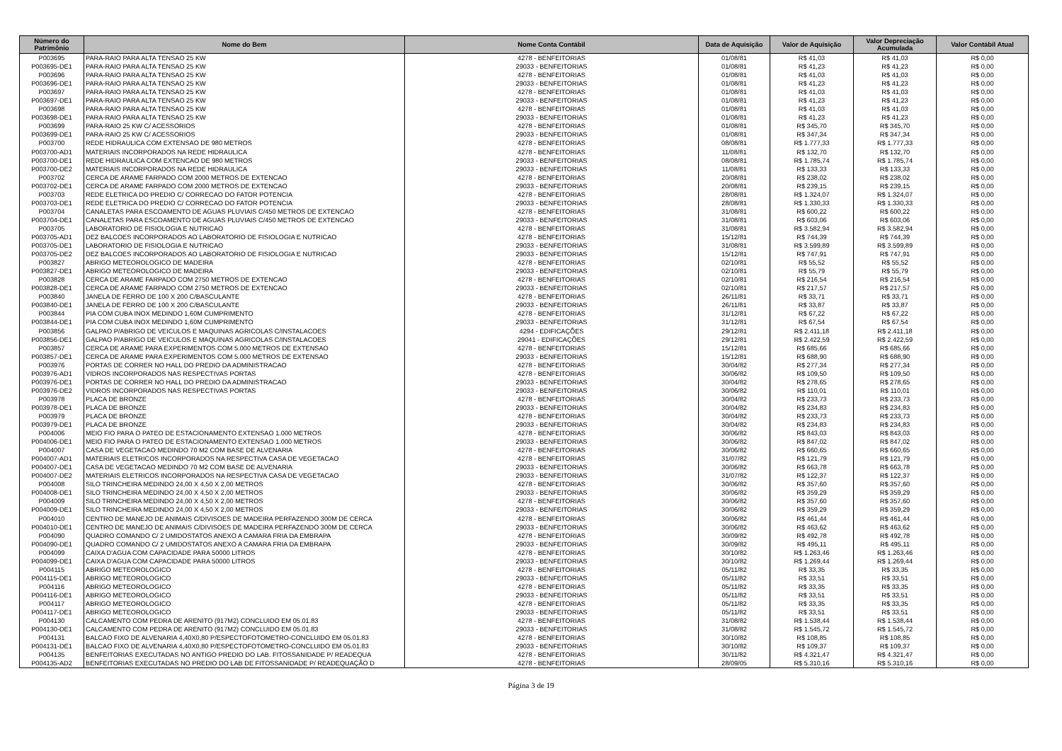| Número do Patrimônio | Nome do Bem | Nome Conta Contábil | Data de Aquisição | Valor de Aquisição | Valor Depreciação Acumulada | Valor Contábil Atual |
| --- | --- | --- | --- | --- | --- | --- |
| P003695 | PARA-RAIO PARA ALTA TENSAO 25 KW | 4278 - BENFEITORIAS | 01/08/81 | R$ 41,03 | R$ 41,03 | R$ 0,00 |
| P003695-DE1 | PARA-RAIO PARA ALTA TENSAO 25 KW | 29033 - BENFEITORIAS | 01/08/81 | R$ 41,23 | R$ 41,23 | R$ 0,00 |
| P003696 | PARA-RAIO PARA ALTA TENSAO 25 KW | 4278 - BENFEITORIAS | 01/08/81 | R$ 41,03 | R$ 41,03 | R$ 0,00 |
| P003696-DE1 | PARA-RAIO PARA ALTA TENSAO 25 KW | 29033 - BENFEITORIAS | 01/08/81 | R$ 41,23 | R$ 41,23 | R$ 0,00 |
| P003697 | PARA-RAIO PARA ALTA TENSAO 25 KW | 4278 - BENFEITORIAS | 01/08/81 | R$ 41,03 | R$ 41,03 | R$ 0,00 |
| P003697-DE1 | PARA-RAIO PARA ALTA TENSAO 25 KW | 29033 - BENFEITORIAS | 01/08/81 | R$ 41,23 | R$ 41,23 | R$ 0,00 |
| P003698 | PARA-RAIO PARA ALTA TENSAO 25 KW | 4278 - BENFEITORIAS | 01/08/81 | R$ 41,03 | R$ 41,03 | R$ 0,00 |
| P003698-DE1 | PARA-RAIO PARA ALTA TENSAO 25 KW | 29033 - BENFEITORIAS | 01/08/81 | R$ 41,23 | R$ 41,23 | R$ 0,00 |
| P003699 | PARA-RAIO 25 KW C/ ACESSORIOS | 4278 - BENFEITORIAS | 01/08/81 | R$ 345,70 | R$ 345,70 | R$ 0,00 |
| P003699-DE1 | PARA-RAIO 25 KW C/ ACESSORIOS | 29033 - BENFEITORIAS | 01/08/81 | R$ 347,34 | R$ 347,34 | R$ 0,00 |
| P003700 | REDE HIDRAULICA COM EXTENSAO DE 980 METROS | 4278 - BENFEITORIAS | 08/08/81 | R$ 1.777,33 | R$ 1.777,33 | R$ 0,00 |
| P003700-AD1 | MATERIAIS INCORPORADOS NA REDE HIDRAULICA | 4278 - BENFEITORIAS | 11/08/81 | R$ 132,70 | R$ 132,70 | R$ 0,00 |
| P003700-DE1 | REDE HIDRAULICA COM EXTENCAO DE 980 METROS | 29033 - BENFEITORIAS | 08/08/81 | R$ 1.785,74 | R$ 1.785,74 | R$ 0,00 |
| P003700-DE2 | MATERIAIS INCORPORADOS NA REDE HIDRAULICA | 29033 - BENFEITORIAS | 11/08/81 | R$ 133,33 | R$ 133,33 | R$ 0,00 |
| P003702 | CERCA DE ARAME FARPADO COM 2000 METROS DE EXTENCAO | 4278 - BENFEITORIAS | 20/08/81 | R$ 238,02 | R$ 238,02 | R$ 0,00 |
| P003702-DE1 | CERCA DE ARAME FARPADO COM 2000 METROS DE EXTENCAO | 29033 - BENFEITORIAS | 20/08/81 | R$ 239,15 | R$ 239,15 | R$ 0,00 |
| P003703 | REDE ELETRICA DO PREDIO C/ CORRECAO DO FATOR POTENCIA | 4278 - BENFEITORIAS | 28/08/81 | R$ 1.324,07 | R$ 1.324,07 | R$ 0,00 |
| P003703-DE1 | REDE ELETRICA DO PREDIO C/ CORRECAO DO FATOR POTENCIA | 29033 - BENFEITORIAS | 28/08/81 | R$ 1.330,33 | R$ 1.330,33 | R$ 0,00 |
| P003704 | CANALETAS PARA ESCOAMENTO DE AGUAS PLUVIAIS C/450 METROS DE EXTENCAO | 4278 - BENFEITORIAS | 31/08/81 | R$ 600,22 | R$ 600,22 | R$ 0,00 |
| P003704-DE1 | CANALETAS PARA ESCOAMENTO DE AGUAS PLUVIAIS C/450 METROS DE EXTENCAO | 29033 - BENFEITORIAS | 31/08/81 | R$ 603,06 | R$ 603,06 | R$ 0,00 |
| P003705 | LABORATORIO DE FISIOLOGIA E NUTRICAO | 4278 - BENFEITORIAS | 31/08/81 | R$ 3.582,94 | R$ 3.582,94 | R$ 0,00 |
| P003705-AD1 | DEZ BALCOES INCORPORADOS AO LABORATORIO DE FISIOLOGIA E NUTRICAO | 4278 - BENFEITORIAS | 15/12/81 | R$ 744,39 | R$ 744,39 | R$ 0,00 |
| P003705-DE1 | LABORATORIO DE FISIOLOGIA E NUTRICAO | 29033 - BENFEITORIAS | 31/08/81 | R$ 3.599,89 | R$ 3.599,89 | R$ 0,00 |
| P003705-DE2 | DEZ BALCOES INCORPORADOS AO LABORATORIO DE FISIOLOGIA E NUTRICAO | 29033 - BENFEITORIAS | 15/12/81 | R$ 747,91 | R$ 747,91 | R$ 0,00 |
| P003827 | ABRIGO METEOROLOGICO DE MADEIRA | 4278 - BENFEITORIAS | 02/10/81 | R$ 55,52 | R$ 55,52 | R$ 0,00 |
| P003827-DE1 | ABRIGO METEOROLOGICO DE MADEIRA | 29033 - BENFEITORIAS | 02/10/81 | R$ 55,79 | R$ 55,79 | R$ 0,00 |
| P003828 | CERCA DE ARAME FARPADO COM 2750 METROS DE EXTENCAO | 4278 - BENFEITORIAS | 02/10/81 | R$ 216,54 | R$ 216,54 | R$ 0,00 |
| P003828-DE1 | CERCA DE ARAME FARPADO COM 2750 METROS DE EXTENCAO | 29033 - BENFEITORIAS | 02/10/81 | R$ 217,57 | R$ 217,57 | R$ 0,00 |
| P003840 | JANELA DE FERRO DE 100 X 200 C/BASCULANTE | 4278 - BENFEITORIAS | 26/11/81 | R$ 33,71 | R$ 33,71 | R$ 0,00 |
| P003840-DE1 | JANELA DE FERRO DE 100 X 200 C/BASCULANTE | 29033 - BENFEITORIAS | 26/11/81 | R$ 33,87 | R$ 33,87 | R$ 0,00 |
| P003844 | PIA COM CUBA INOX MEDINDO 1,60M CUMPRIMENTO | 4278 - BENFEITORIAS | 31/12/81 | R$ 67,22 | R$ 67,22 | R$ 0,00 |
| P003844-DE1 | PIA COM CUBA INOX MEDINDO 1,60M CUMPRIMENTO | 29033 - BENFEITORIAS | 31/12/81 | R$ 67,54 | R$ 67,54 | R$ 0,00 |
| P003856 | GALPAO P/ABRIGO DE VEICULOS E MAQUINAS AGRICOLAS C/INSTALACOES | 4294 - EDIFICAÇÕES | 29/12/81 | R$ 2.411,18 | R$ 2.411,18 | R$ 0,00 |
| P003856-DE1 | GALPAO P/ABRIGO DE VEICULOS E MAQUINAS AGRICOLAS C/INSTALACOES | 29041 - EDIFICAÇÕES | 29/12/81 | R$ 2.422,59 | R$ 2.422,59 | R$ 0,00 |
| P003857 | CERCA DE ARAME PARA EXPERIMENTOS COM 5.000 METROS DE EXTENSAO | 4278 - BENFEITORIAS | 15/12/81 | R$ 685,66 | R$ 685,66 | R$ 0,00 |
| P003857-DE1 | CERCA DE ARAME PARA EXPERIMENTOS COM 5.000 METROS DE EXTENSAO | 29033 - BENFEITORIAS | 15/12/81 | R$ 688,90 | R$ 688,90 | R$ 0,00 |
| P003976 | PORTAS DE CORRER NO HALL DO PREDIO DA ADMINISTRACAO | 4278 - BENFEITORIAS | 30/04/82 | R$ 277,34 | R$ 277,34 | R$ 0,00 |
| P003976-AD1 | VIDROS INCORPORADOS NAS RESPECTIVAS PORTAS | 4278 - BENFEITORIAS | 30/06/82 | R$ 109,50 | R$ 109,50 | R$ 0,00 |
| P003976-DE1 | PORTAS DE CORRER NO HALL DO PREDIO DA ADMINISTRACAO | 29033 - BENFEITORIAS | 30/04/82 | R$ 278,65 | R$ 278,65 | R$ 0,00 |
| P003976-DE2 | VIDROS INCORPORADOS NAS RESPECTIVAS PORTAS | 29033 - BENFEITORIAS | 30/06/82 | R$ 110,01 | R$ 110,01 | R$ 0,00 |
| P003978 | PLACA DE BRONZE | 4278 - BENFEITORIAS | 30/04/82 | R$ 233,73 | R$ 233,73 | R$ 0,00 |
| P003978-DE1 | PLACA DE BRONZE | 29033 - BENFEITORIAS | 30/04/82 | R$ 234,83 | R$ 234,83 | R$ 0,00 |
| P003979 | PLACA DE BRONZE | 4278 - BENFEITORIAS | 30/04/82 | R$ 233,73 | R$ 233,73 | R$ 0,00 |
| P003979-DE1 | PLACA DE BRONZE | 29033 - BENFEITORIAS | 30/04/82 | R$ 234,83 | R$ 234,83 | R$ 0,00 |
| P004006 | MEIO FIO PARA O PATEO DE ESTACIONAMENTO EXTENSAO 1.000 METROS | 4278 - BENFEITORIAS | 30/06/82 | R$ 843,03 | R$ 843,03 | R$ 0,00 |
| P004006-DE1 | MEIO FIO PARA O PATEO DE ESTACIONAMENTO EXTENSAO 1.000 METROS | 29033 - BENFEITORIAS | 30/06/82 | R$ 847,02 | R$ 847,02 | R$ 0,00 |
| P004007 | CASA DE VEGETACAO MEDINDO 70 M2 COM BASE DE ALVENARIA | 4278 - BENFEITORIAS | 30/06/82 | R$ 660,65 | R$ 660,65 | R$ 0,00 |
| P004007-AD1 | MATERIAIS ELETRICOS INCORPORADOS NA RESPECTIVA CASA DE VEGETACAO | 4278 - BENFEITORIAS | 31/07/82 | R$ 121,79 | R$ 121,79 | R$ 0,00 |
| P004007-DE1 | CASA DE VEGETACAO MEDINDO 70 M2 COM BASE DE ALVENARIA | 29033 - BENFEITORIAS | 30/06/82 | R$ 663,78 | R$ 663,78 | R$ 0,00 |
| P004007-DE2 | MATERIAIS ELETRICOS INCORPORADOS NA RESPECTIVA CASA DE VEGETACAO | 29033 - BENFEITORIAS | 31/07/82 | R$ 122,37 | R$ 122,37 | R$ 0,00 |
| P004008 | SILO TRINCHEIRA MEDINDO 24,00 X 4,50 X 2,00 METROS | 4278 - BENFEITORIAS | 30/06/82 | R$ 357,60 | R$ 357,60 | R$ 0,00 |
| P004008-DE1 | SILO TRINCHEIRA MEDINDO 24,00 X 4,50 X 2,00 METROS | 29033 - BENFEITORIAS | 30/06/82 | R$ 359,29 | R$ 359,29 | R$ 0,00 |
| P004009 | SILO TRINCHEIRA MEDINDO 24,00 X 4,50 X 2,00 METROS | 4278 - BENFEITORIAS | 30/06/82 | R$ 357,60 | R$ 357,60 | R$ 0,00 |
| P004009-DE1 | SILO TRINCHEIRA MEDINDO 24,00 X 4,50 X 2,00 METROS | 29033 - BENFEITORIAS | 30/06/82 | R$ 359,29 | R$ 359,29 | R$ 0,00 |
| P004010 | CENTRO DE MANEJO DE ANIMAIS C/DIVISOES DE MADEIRA PERFAZENDO 300M DE CERCA | 4278 - BENFEITORIAS | 30/06/82 | R$ 461,44 | R$ 461,44 | R$ 0,00 |
| P004010-DE1 | CENTRO DE MANEJO DE ANIMAIS C/DIVISOES DE MADEIRA PERFAZENDO 300M DE CERCA | 29033 - BENFEITORIAS | 30/06/82 | R$ 463,62 | R$ 463,62 | R$ 0,00 |
| P004090 | QUADRO COMANDO C/ 2 UMIDOSTATOS ANEXO A CAMARA FRIA DA EMBRAPA | 4278 - BENFEITORIAS | 30/09/82 | R$ 492,78 | R$ 492,78 | R$ 0,00 |
| P004090-DE1 | QUADRO COMANDO C/ 2 UMIDOSTATOS ANEXO A CAMARA FRIA DA EMBRAPA | 29033 - BENFEITORIAS | 30/09/82 | R$ 495,11 | R$ 495,11 | R$ 0,00 |
| P004099 | CAIXA D'AGUA COM CAPACIDADE PARA 50000 LITROS | 4278 - BENFEITORIAS | 30/10/82 | R$ 1.263,46 | R$ 1.263,46 | R$ 0,00 |
| P004099-DE1 | CAIXA D'AGUA COM CAPACIDADE PARA 50000 LITROS | 29033 - BENFEITORIAS | 30/10/82 | R$ 1.269,44 | R$ 1.269,44 | R$ 0,00 |
| P004115 | ABRIGO METEOROLOGICO | 4278 - BENFEITORIAS | 05/11/82 | R$ 33,35 | R$ 33,35 | R$ 0,00 |
| P004115-DE1 | ABRIGO METEOROLOGICO | 29033 - BENFEITORIAS | 05/11/82 | R$ 33,51 | R$ 33,51 | R$ 0,00 |
| P004116 | ABRIGO METEOROLOGICO | 4278 - BENFEITORIAS | 05/11/82 | R$ 33,35 | R$ 33,35 | R$ 0,00 |
| P004116-DE1 | ABRIGO METEOROLOGICO | 29033 - BENFEITORIAS | 05/11/82 | R$ 33,51 | R$ 33,51 | R$ 0,00 |
| P004117 | ABRIGO METEOROLOGICO | 4278 - BENFEITORIAS | 05/11/82 | R$ 33,35 | R$ 33,35 | R$ 0,00 |
| P004117-DE1 | ABRIGO METEOROLOGICO | 29033 - BENFEITORIAS | 05/11/82 | R$ 33,51 | R$ 33,51 | R$ 0,00 |
| P004130 | CALCAMENTO COM PEDRA DE ARENITO (917M2) CONCLUIDO EM 05.01.83 | 4278 - BENFEITORIAS | 31/08/82 | R$ 1.538,44 | R$ 1.538,44 | R$ 0,00 |
| P004130-DE1 | CALCAMENTO COM PEDRA DE ARENITO (917M2) CONCLUIDO EM 05.01.83 | 29033 - BENFEITORIAS | 31/08/82 | R$ 1.545,72 | R$ 1.545,72 | R$ 0,00 |
| P004131 | BALCAO FIXO DE ALVENARIA 4,40X0,80 P/ESPECTOFOTOMETRO-CONCLUIDO EM 05.01.83 | 4278 - BENFEITORIAS | 30/10/82 | R$ 108,85 | R$ 108,85 | R$ 0,00 |
| P004131-DE1 | BALCAO FIXO DE ALVENARIA 4,40X0,80 P/ESPECTOFOTOMETRO-CONCLUIDO EM 05.01.83 | 29033 - BENFEITORIAS | 30/10/82 | R$ 109,37 | R$ 109,37 | R$ 0,00 |
| P004135 | BENFEITORIAS EXECUTADAS NO ANTIGO PREDIO DO LAB. FITOSSANIDADE P/ READEQUA | 4278 - BENFEITORIAS | 30/11/82 | R$ 4.321,47 | R$ 4.321,47 | R$ 0,00 |
| P004135-AD2 | BENFEITORIAS EXECUTADAS NO PREDIO DO LAB DE FITOSSANIDADE P/ READEQUAÇÃO D | 4278 - BENFEITORIAS | 28/09/05 | R$ 5.310,16 | R$ 5.310,16 | R$ 0,00 |
Página 3 de 19